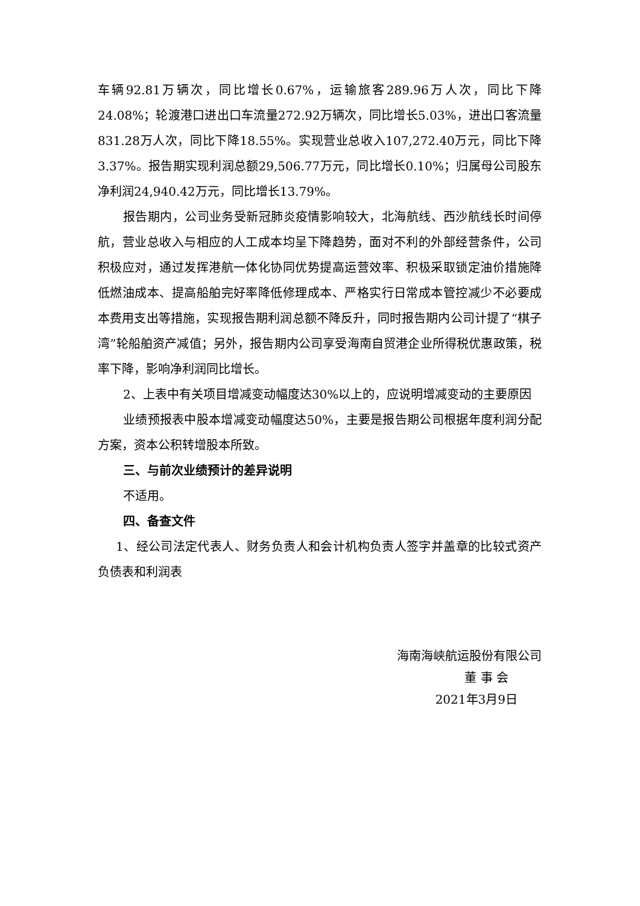车辆92.81万辆次，同比增长0.67%，运输旅客289.96万人次，同比下降24.08%；轮渡港口进出口车流量272.92万辆次，同比增长5.03%，进出口客流量831.28万人次，同比下降18.55%。实现营业总收入107,272.40万元，同比下降3.37%。报告期实现利润总额29,506.77万元，同比增长0.10%；归属母公司股东净利润24,940.42万元，同比增长13.79%。
报告期内，公司业务受新冠肺炎疫情影响较大，北海航线、西沙航线长时间停航，营业总收入与相应的人工成本均呈下降趋势，面对不利的外部经营条件，公司积极应对，通过发挥港航一体化协同优势提高运营效率、积极采取锁定油价措施降低燃油成本、提高船舶完好率降低修理成本、严格实行日常成本管控减少不必要成本费用支出等措施，实现报告期利润总额不降反升，同时报告期内公司计提了“棋子湾”轮船舶资产减值；另外，报告期内公司享受海南自贸港企业所得税优惠政策，税率下降，影响净利润同比增长。
2、上表中有关项目增减变动幅度达30%以上的，应说明增减变动的主要原因
业绩预报表中股本增减变动幅度达50%，主要是报告期公司根据年度利润分配方案，资本公积转增股本所致。
三、与前次业绩预计的差异说明
不适用。
四、备查文件
1、经公司法定代表人、财务负责人和会计机构负责人签字并盖章的比较式资产负债表和利润表
海南海峡航运股份有限公司
董 事 会
2021年3月9日